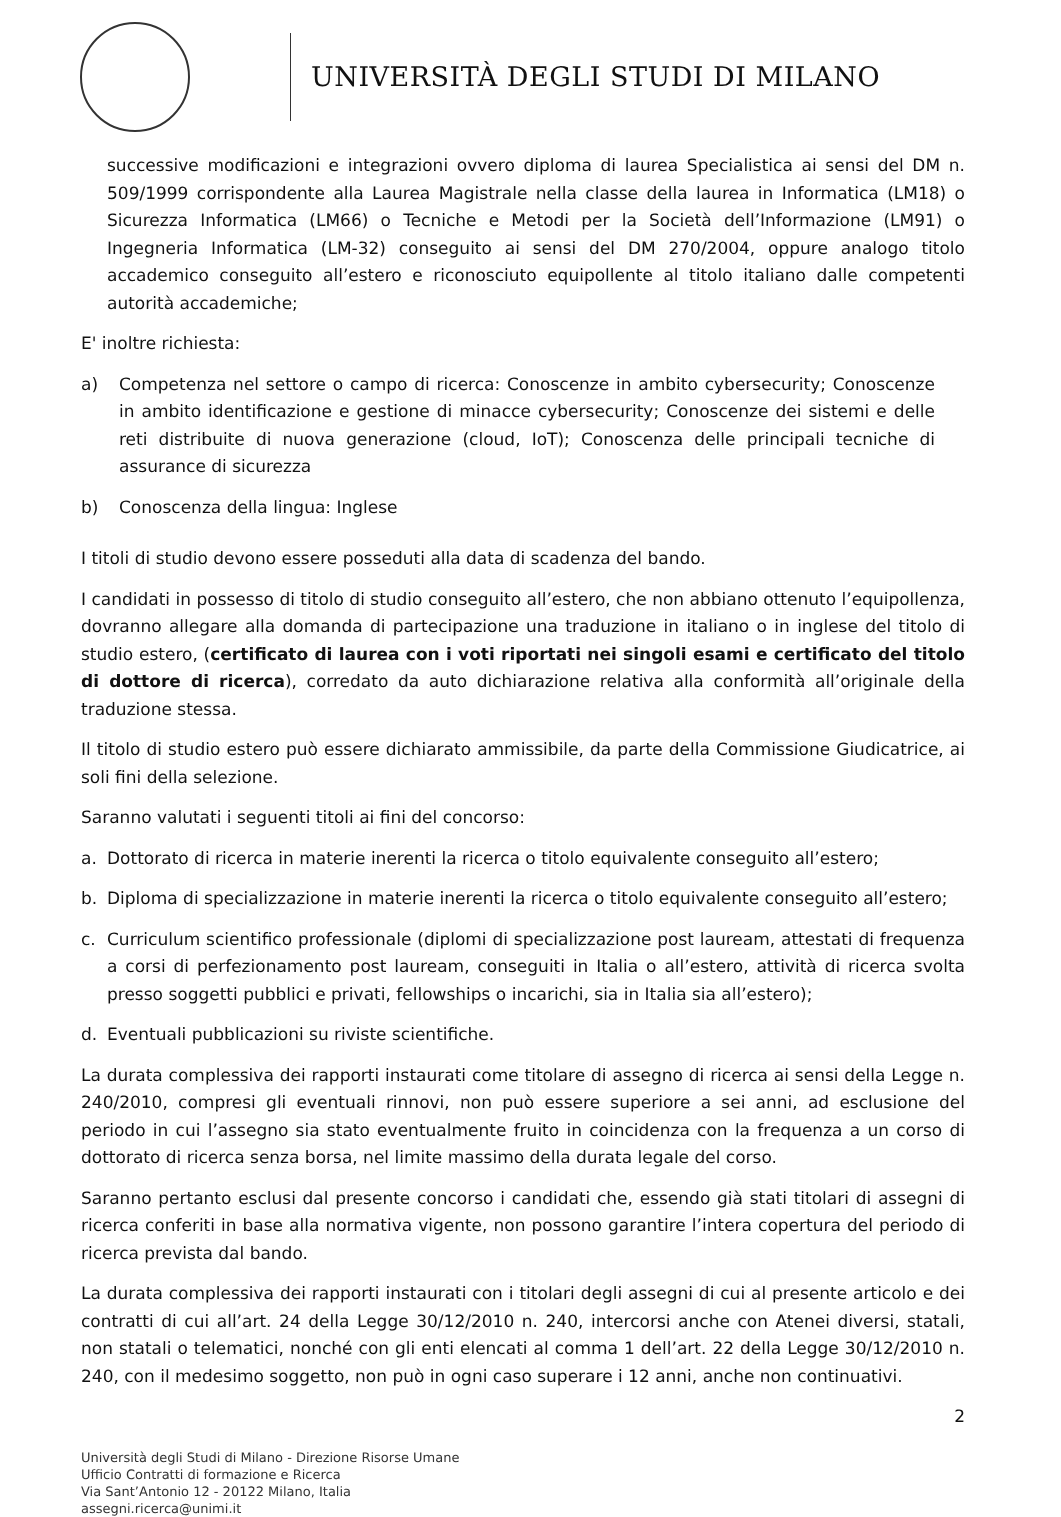UNIVERSITÀ DEGLI STUDI DI MILANO
successive modificazioni e integrazioni ovvero diploma di laurea Specialistica ai sensi del DM n. 509/1999 corrispondente alla Laurea Magistrale nella classe della laurea in Informatica (LM18) o Sicurezza Informatica (LM66) o Tecniche e Metodi per la Società dell’Informazione (LM91) o Ingegneria Informatica (LM-32) conseguito ai sensi del DM 270/2004, oppure analogo titolo accademico conseguito all’estero e riconosciuto equipollente al titolo italiano dalle competenti autorità accademiche;
E' inoltre richiesta:
a) Competenza nel settore o campo di ricerca: Conoscenze in ambito cybersecurity; Conoscenze in ambito identificazione e gestione di minacce cybersecurity; Conoscenze dei sistemi e delle reti distribuite di nuova generazione (cloud, IoT); Conoscenza delle principali tecniche di assurance di sicurezza
b) Conoscenza della lingua: Inglese
I titoli di studio devono essere posseduti alla data di scadenza del bando.
I candidati in possesso di titolo di studio conseguito all’estero, che non abbiano ottenuto l’equipollenza, dovranno allegare alla domanda di partecipazione una traduzione in italiano o in inglese del titolo di studio estero, (certificato di laurea con i voti riportati nei singoli esami e certificato del titolo di dottore di ricerca), corredato da auto dichiarazione relativa alla conformità all’originale della traduzione stessa.
Il titolo di studio estero può essere dichiarato ammissibile, da parte della Commissione Giudicatrice, ai soli fini della selezione.
Saranno valutati i seguenti titoli ai fini del concorso:
a. Dottorato di ricerca in materie inerenti la ricerca o titolo equivalente conseguito all’estero;
b. Diploma di specializzazione in materie inerenti la ricerca o titolo equivalente conseguito all’estero;
c. Curriculum scientifico professionale (diplomi di specializzazione post lauream, attestati di frequenza a corsi di perfezionamento post lauream, conseguiti in Italia o all’estero, attività di ricerca svolta presso soggetti pubblici e privati, fellowships o incarichi, sia in Italia sia all’estero);
d. Eventuali pubblicazioni su riviste scientifiche.
La durata complessiva dei rapporti instaurati come titolare di assegno di ricerca ai sensi della Legge n. 240/2010, compresi gli eventuali rinnovi, non può essere superiore a sei anni, ad esclusione del periodo in cui l’assegno sia stato eventualmente fruito in coincidenza con la frequenza a un corso di dottorato di ricerca senza borsa, nel limite massimo della durata legale del corso.
Saranno pertanto esclusi dal presente concorso i candidati che, essendo già stati titolari di assegni di ricerca conferiti in base alla normativa vigente, non possono garantire l’intera copertura del periodo di ricerca prevista dal bando.
La durata complessiva dei rapporti instaurati con i titolari degli assegni di cui al presente articolo e dei contratti di cui all’art. 24 della Legge 30/12/2010 n. 240, intercorsi anche con Atenei diversi, statali, non statali o telematici, nonché con gli enti elencati al comma 1 dell’art. 22 della Legge 30/12/2010 n. 240, con il medesimo soggetto, non può in ogni caso superare i 12 anni, anche non continuativi.
2
Università degli Studi di Milano - Direzione Risorse Umane
Ufficio Contratti di formazione e Ricerca
Via Sant’Antonio 12 - 20122 Milano, Italia
assegni.ricerca@unimi.it